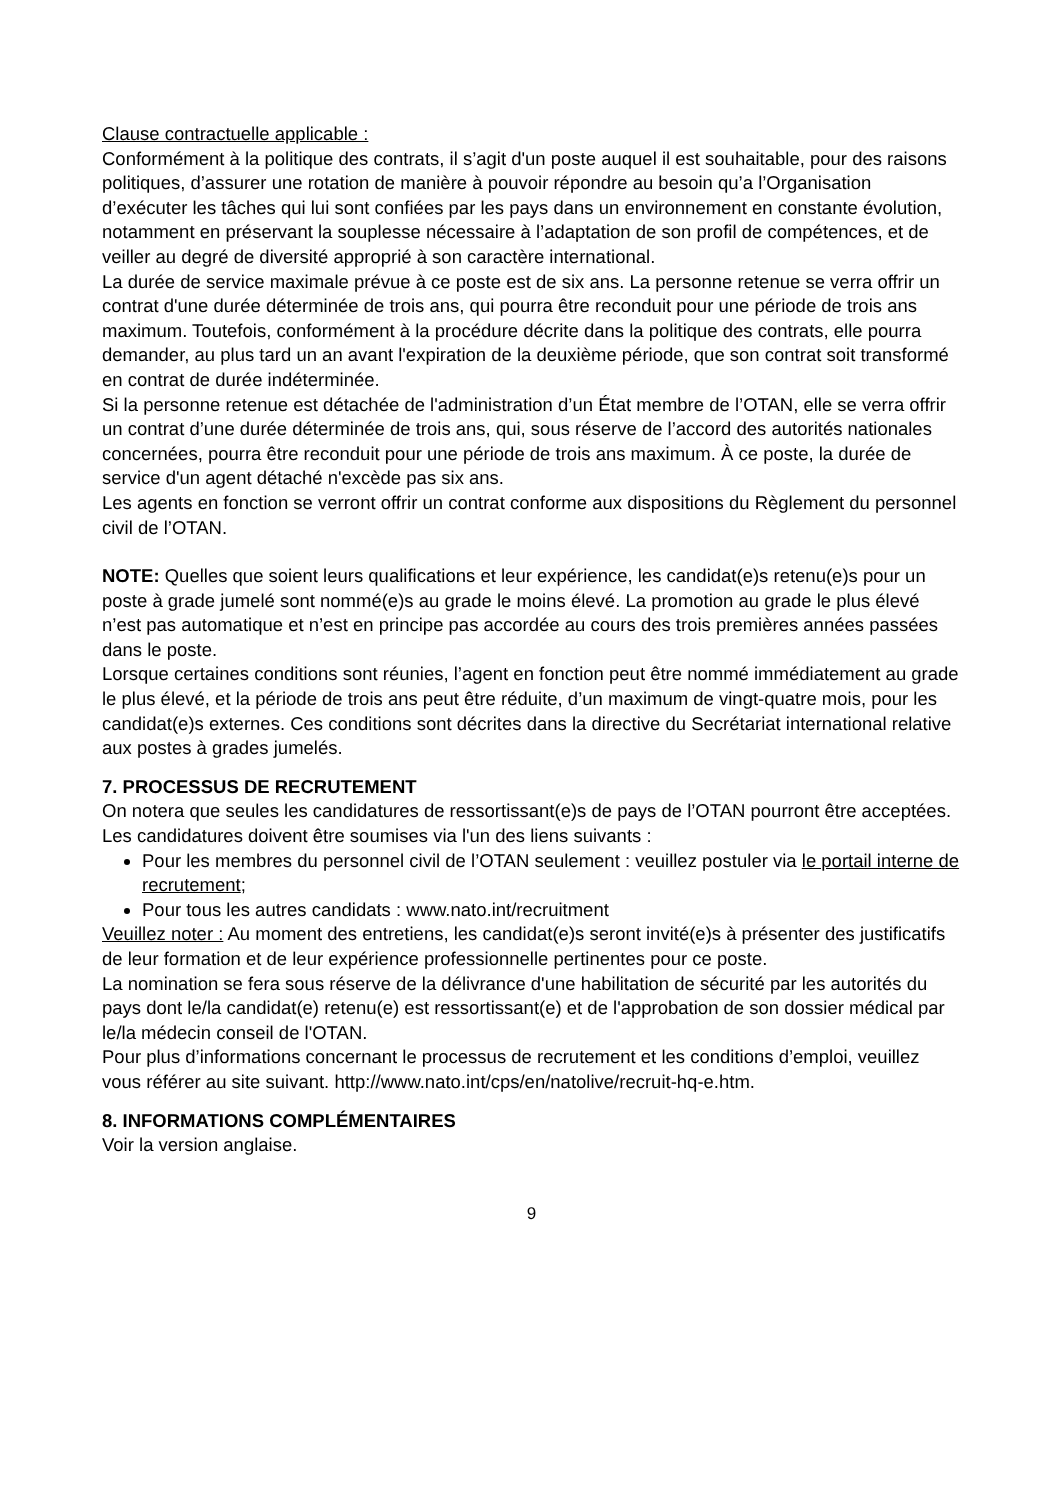Clause contractuelle applicable :
Conformément à la politique des contrats, il s’agit d'un poste auquel il est souhaitable, pour des raisons politiques, d’assurer une rotation de manière à pouvoir répondre au besoin qu’a l’Organisation d’exécuter les tâches qui lui sont confiées par les pays dans un environnement en constante évolution, notamment en préservant la souplesse nécessaire à l’adaptation de son profil de compétences, et de veiller au degré de diversité approprié à son caractère international.
La durée de service maximale prévue à ce poste est de six ans. La personne retenue se verra offrir un contrat d'une durée déterminée de trois ans, qui pourra être reconduit pour une période de trois ans maximum. Toutefois, conformément à la procédure décrite dans la politique des contrats, elle pourra demander, au plus tard un an avant l'expiration de la deuxième période, que son contrat soit transformé en contrat de durée indéterminée.
Si la personne retenue est détachée de l'administration d’un État membre de l’OTAN, elle se verra offrir un contrat d’une durée déterminée de trois ans, qui, sous réserve de l’accord des autorités nationales concernées, pourra être reconduit pour une période de trois ans maximum. À ce poste, la durée de service d'un agent détaché n'excède pas six ans.
Les agents en fonction se verront offrir un contrat conforme aux dispositions du Règlement du personnel civil de l’OTAN.
NOTE: Quelles que soient leurs qualifications et leur expérience, les candidat(e)s retenu(e)s pour un poste à grade jumelé sont nommé(e)s au grade le moins élevé. La promotion au grade le plus élevé n’est pas automatique et n’est en principe pas accordée au cours des trois premières années passées dans le poste.
Lorsque certaines conditions sont réunies, l’agent en fonction peut être nommé immédiatement au grade le plus élevé, et la période de trois ans peut être réduite, d’un maximum de vingt-quatre mois, pour les candidat(e)s externes. Ces conditions sont décrites dans la directive du Secrétariat international relative aux postes à grades jumelés.
7. PROCESSUS DE RECRUTEMENT
On notera que seules les candidatures de ressortissant(e)s de pays de l’OTAN pourront être acceptées.
Les candidatures doivent être soumises via l'un des liens suivants :
Pour les membres du personnel civil de l’OTAN seulement : veuillez postuler via le portail interne de recrutement;
Pour tous les autres candidats : www.nato.int/recruitment
Veuillez noter : Au moment des entretiens, les candidat(e)s seront invité(e)s à présenter des justificatifs de leur formation et de leur expérience professionnelle pertinentes pour ce poste.
La nomination se fera sous réserve de la délivrance d'une habilitation de sécurité par les autorités du pays dont le/la candidat(e) retenu(e) est ressortissant(e) et de l'approbation de son dossier médical par le/la médecin conseil de l'OTAN.
Pour plus d’informations concernant le processus de recrutement et les conditions d’emploi, veuillez vous référer au site suivant. http://www.nato.int/cps/en/natolive/recruit-hq-e.htm.
8. INFORMATIONS COMPLÉMENTAIRES
Voir la version anglaise.
9